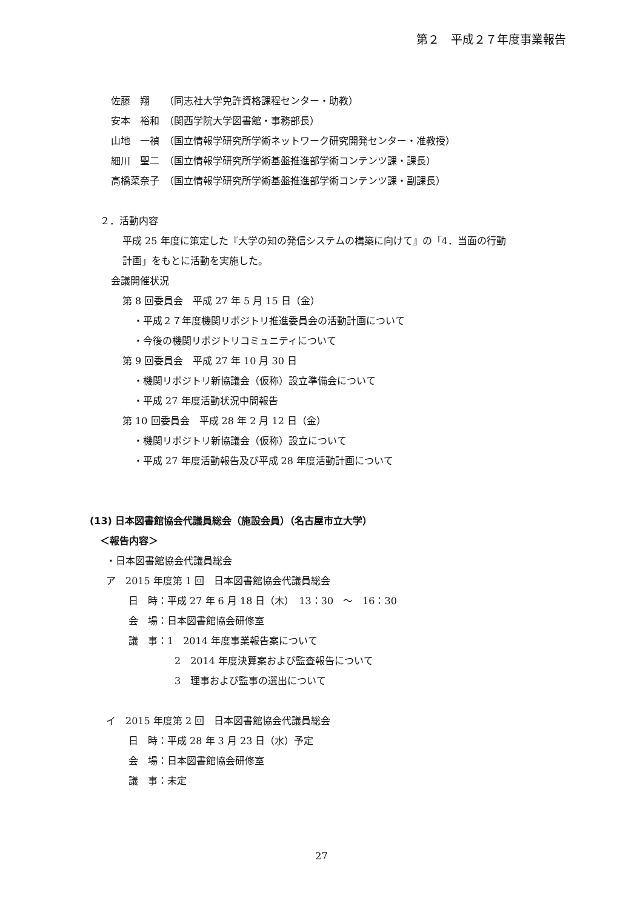第２　平成２７年度事業報告
佐藤　翔　　（同志社大学免許資格課程センター・助教）
安本　裕和　（関西学院大学図書館・事務部長）
山地　一禎　（国立情報学研究所学術ネットワーク研究開発センター・准教授）
細川　聖二　（国立情報学研究所学術基盤推進部学術コンテンツ課・課長）
高橋菜奈子　（国立情報学研究所学術基盤推進部学術コンテンツ課・副課長）
２．活動内容
平成 25 年度に策定した『大学の知の発信システムの構築に向けて』の「4．当面の行動
計画」をもとに活動を実施した。
会議開催状況
第 8 回委員会　平成 27 年 5 月 15 日（金）
・平成２７年度機関リポジトリ推進委員会の活動計画について
・今後の機関リポジトリコミュニティについて
第 9 回委員会　平成 27 年 10 月 30 日
・機関リポジトリ新協議会（仮称）設立準備会について
・平成 27 年度活動状況中間報告
第 10 回委員会　平成 28 年 2 月 12 日（金）
・機関リポジトリ新協議会（仮称）設立について
・平成 27 年度活動報告及び平成 28 年度活動計画について
(13) 日本図書館協会代議員総会（施設会員）（名古屋市立大学）
＜報告内容＞
・日本図書館協会代議員総会
ア　2015 年度第 1 回　日本図書館協会代議員総会
日　時：平成 27 年 6 月 18 日（木）　13：30　～　16：30
会　場：日本図書館協会研修室
議　事：1　2014 年度事業報告案について
2　2014 年度決算案および監査報告について
3　理事および監事の選出について
イ　2015 年度第 2 回　日本図書館協会代議員総会
日　時：平成 28 年 3 月 23 日（水）予定
会　場：日本図書館協会研修室
議　事：未定
27